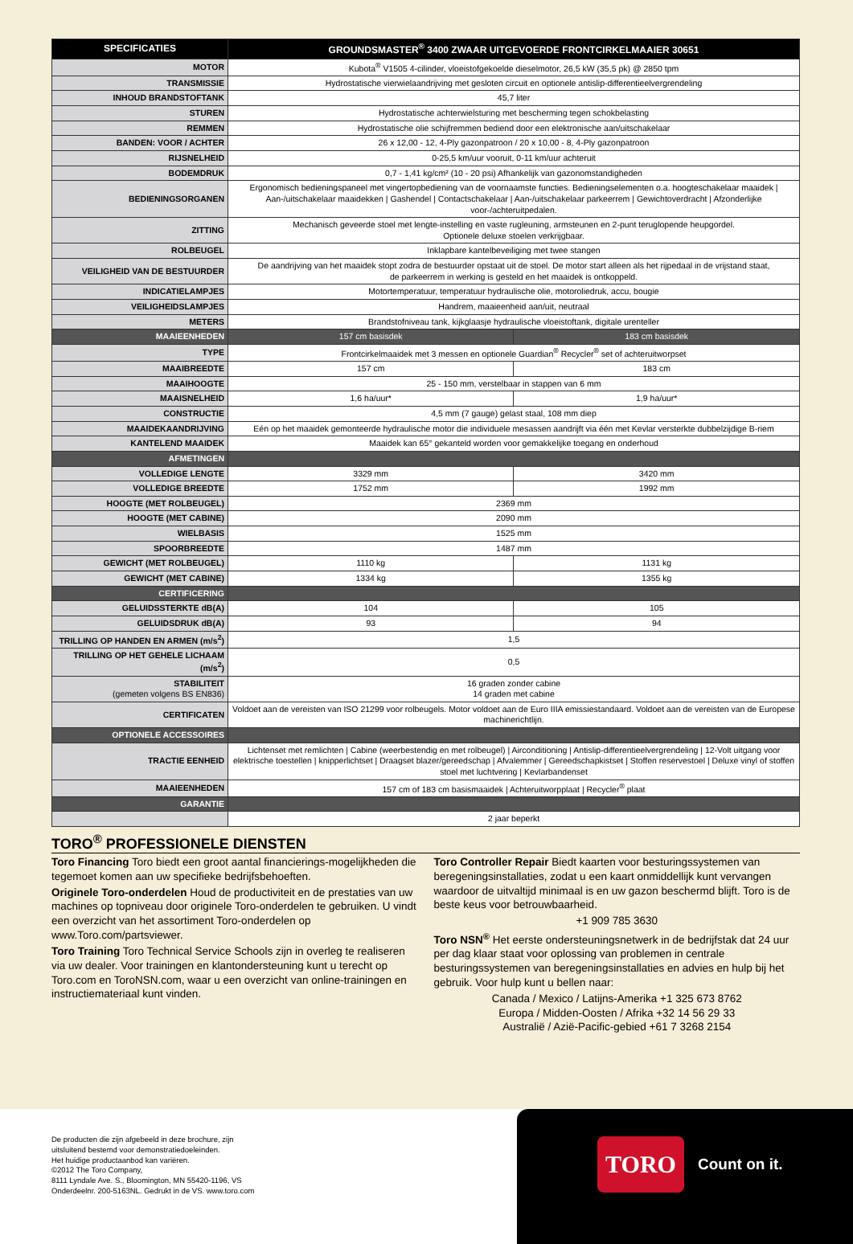| SPECIFICATIES | GROUNDSMASTER<sup>®</sup> 3400 ZWAAR UITGEVOERDE FRONTCIRKELMAAIER 30651 | |
| --- | --- | --- |
| MOTOR | Kubota<sup>®</sup> V1505 4-cilinder, vloeistofgekoelde dieselmotor, 26,5 kW (35,5 pk) @ 2850 tpm | |
| TRANSMISSIE | Hydrostatische vierwielaandrijving met gesloten circuit en optionele antislip-differentieelvergrendeling | |
| INHOUD BRANDSTOFTANK | 45,7 liter | |
| STUREN | Hydrostatische achterwielsturing met bescherming tegen schokbelasting | |
| REMMEN | Hydrostatische olie schijfremmen bediend door een elektronische aan/uitschakelaar | |
| BANDEN: VOOR / ACHTER | 26 x 12,00 - 12, 4-Ply gazonpatroon / 20 x 10,00 - 8, 4-Ply gazonpatroon | |
| RIJSNELHEID | 0-25,5 km/uur vooruit, 0-11 km/uur achteruit | |
| BODEMDRUK | 0,7 - 1,41 kg/cm² (10 - 20 psi) Afhankelijk van gazonomstandigheden | |
| BEDIENINGSORGANEN | Ergonomisch bedieningspaneel met vingertopbediening van de voornaamste functies. Bedieningselementen o.a. hoogteschakelaar maaidek / Aan-/uitschakelaar maaidekken / Gashendel / Contactschakelaar / Aan-/uitschakelaar parkeerrem / Gewichtoverdracht / Afzonderlijke voor-/achteruitpedalen. | |
| ZITTING | Mechanisch geveerde stoel met lengte-instelling en vaste rugleuning, armsteunen en 2-punt teruglopende heupgordel. Optionele deluxe stoelen verkrijgbaar. | |
| ROLBEUGEL | Inklapbare kantelbeveiliging met twee stangen | |
| VEILIGHEID VAN DE BESTUURDER | De aandrijving van het maaidek stopt zodra de bestuurder opstaat uit de stoel. De motor start alleen als het rijpedaal in de vrijstand staat, de parkeerrem in werking is gesteld en het maaidek is ontkoppeld. | |
| INDICATIELAMPJES | Motortemperatuur, temperatuur hydraulische olie, motoroliedruk, accu, bougie | |
| VEILIGHEIDSLAMPJES | Handrem, maaieenheid aan/uit, neutraal | |
| METERS | Brandstofniveau tank, kijkglaasje hydraulische vloeistoftank, digitale urenteller | |
| MAAIEENHEDEN | 157 cm basisdek | 183 cm basisdek |
| TYPE | Frontcirkelmaaidek met 3 messen en optionele Guardian<sup>®</sup> Recycler<sup>®</sup> set of achteruitworpset | |
| MAAIBREEDTE | 157 cm | 183 cm |
| MAAIHOOGTE | 25 - 150 mm, verstelbaar in stappen van 6 mm | |
| MAAISNELHEID | 1,6 ha/uur* | 1,9 ha/uur* |
| CONSTRUCTIE | 4,5 mm (7 gauge) gelast staal, 108 mm diep | |
| MAAIDEKAANDRIJVING | Eén op het maaidek gemonteerde hydraulische motor die individuele mesassen aandrijft via één met Kevlar versterkte dubbelzijdige B-riem | |
| KANTELEND MAAIDEK | Maaidek kan 65° gekanteld worden voor gemakkelijke toegang en onderhoud | |
| AFMETINGEN | | |
| VOLLEDIGE LENGTE | 3329 mm | 3420 mm |
| VOLLEDIGE BREEDTE | 1752 mm | 1992 mm |
| HOOGTE (MET ROLBEUGEL) | 2369 mm | |
| HOOGTE (MET CABINE) | 2090 mm | |
| WIELBASIS | 1525 mm | |
| SPOORBREEDTE | 1487 mm | |
| GEWICHT (MET ROLBEUGEL) | 1110 kg | 1131 kg |
| GEWICHT (MET CABINE) | 1334 kg | 1355 kg |
| CERTIFICERING | | |
| GELUIDSSTERKTE dB(A) | 104 | 105 |
| GELUIDSDRUK dB(A) | 93 | 94 |
| TRILLING OP HANDEN EN ARMEN (m/s<sup>2</sup>) | 1,5 | |
| TRILLING OP HET GEHELE LICHAAM (m/s<sup>2</sup>) | 0,5 | |
| STABILITEIT (gemeten volgens BS EN836) | 16 graden zonder cabine 14 graden met cabine | |
| CERTIFICATEN | Voldoet aan de vereisten van ISO 21299 voor rolbeugels. Motor voldoet aan de Euro IIIA emissiestandaard. Voldoet aan de vereisten van de Europese machinerichtlijn. | |
| OPTIONELE ACCESSOIRES | | |
| TRACTIE EENHEID | Lichtenset met remlichten / Cabine (weerbestendig en met rolbeugel) / Airconditioning / Antislip-differentieelvergrendeling / 12-Volt uitgang voor elektrische toestellen / knipperlichtset / Draagset blazer/gereedschap / Afvalemmer / Gereedschapkistset / Stoffen reservestoel / Deluxe vinyl of stoffen stoel met luchtvering / Kevlarbandenset | |
| MAAIEENHEDEN | 157 cm of 183 cm basismaaidek / Achteruitworpplaat / Recycler<sup>®</sup> plaat | |
| GARANTIE | | |
| | 2 jaar beperkt | |
TORO<sup>®</sup> PROFESSIONELE DIENSTEN
Toro Financing Toro biedt een groot aantal financierings-mogelijkheden die tegemoet komen aan uw specifieke bedrijfsbehoeften.
Originele Toro-onderdelen Houd de productiviteit en de prestaties van uw machines op topniveau door originele Toro-onderdelen te gebruiken. U vindt een overzicht van het assortiment Toro-onderdelen op www.Toro.com/partsviewer.
Toro Training Toro Technical Service Schools zijn in overleg te realiseren via uw dealer. Voor trainingen en klantondersteuning kunt u terecht op Toro.com en ToroNSN.com, waar u een overzicht van online-trainingen en instructiemateriaal kunt vinden.
Toro Controller Repair Biedt kaarten voor besturingssystemen van beregeningsinstallaties, zodat u een kaart onmiddellijk kunt vervangen waardoor de uitvaltijd minimaal is en uw gazon beschermd blijft. Toro is de beste keus voor betrouwbaarheid.
+1 909 785 3630
Toro NSN<sup>®</sup> Het eerste ondersteuningsnetwerk in de bedrijfstak dat 24 uur per dag klaar staat voor oplossing van problemen in centrale besturingssystemen van beregeningsinstallaties en advies en hulp bij het gebruik. Voor hulp kunt u bellen naar:
Canada / Mexico / Latijns-Amerika +1 325 673 8762
Europa / Midden-Oosten / Afrika +32 14 56 29 33
Australië / Azië-Pacific-gebied +61 7 3268 2154
De producten die zijn afgebeeld in deze brochure, zijn
uitsluitend bestemd voor demonstratiedoeleinden.
Het huidige productaanbod kan variëren.
©2012 The Toro Company,
8111 Lyndale Ave. S., Bloomington, MN 55420-1196, VS
Onderdeelnr. 200-5163NL. Gedrukt in de VS. www.toro.com
TORO Count on it.